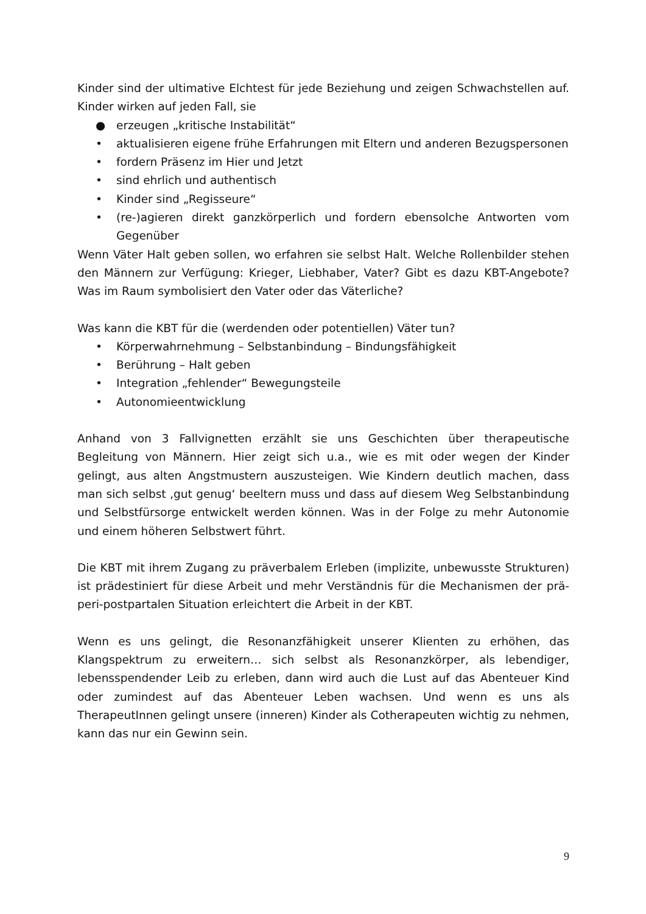Kinder sind der ultimative Elchtest für jede Beziehung und zeigen Schwachstellen auf. Kinder wirken auf jeden Fall, sie
● erzeugen „kritische Instabilität“
• aktualisieren eigene frühe Erfahrungen mit Eltern und anderen Bezugspersonen
• fordern Präsenz im Hier und Jetzt
• sind ehrlich und authentisch
• Kinder sind „Regisseure“
• (re-)agieren direkt ganzkörperlich und fordern ebensolche Antworten vom Gegenüber
Wenn Väter Halt geben sollen, wo erfahren sie selbst Halt. Welche Rollenbilder stehen den Männern zur Verfügung: Krieger, Liebhaber, Vater? Gibt es dazu KBT-Angebote? Was im Raum symbolisiert den Vater oder das Väterliche?
Was kann die KBT für die (werdenden oder potentiellen) Väter tun?
• Körperwahrnehmung – Selbstanbindung – Bindungsfähigkeit
• Berührung – Halt geben
• Integration „fehlender“ Bewegungsteile
• Autonomieentwicklung
Anhand von 3 Fallvignetten erzählt sie uns Geschichten über therapeutische Begleitung von Männern. Hier zeigt sich u.a., wie es mit oder wegen der Kinder gelingt, aus alten Angstmustern auszusteigen. Wie Kindern deutlich machen, dass man sich selbst ‚gut genug‘ beeltern muss und dass auf diesem Weg Selbstanbindung und Selbstfürsorge entwickelt werden können. Was in der Folge zu mehr Autonomie und einem höheren Selbstwert führt.
Die KBT mit ihrem Zugang zu präverbalem Erleben (implizite, unbewusste Strukturen) ist prädestiniert für diese Arbeit und mehr Verständnis für die Mechanismen der prä-peri-postpartalen Situation erleichtert die Arbeit in der KBT.
Wenn es uns gelingt, die Resonanzfähigkeit unserer Klienten zu erhöhen, das Klangspektrum zu erweitern… sich selbst als Resonanzkörper, als lebendiger, lebensspendender Leib zu erleben, dann wird auch die Lust auf das Abenteuer Kind oder zumindest auf das Abenteuer Leben wachsen. Und wenn es uns als TherapeutInnen gelingt unsere (inneren) Kinder als Cotherapeuten wichtig zu nehmen, kann das nur ein Gewinn sein.
9